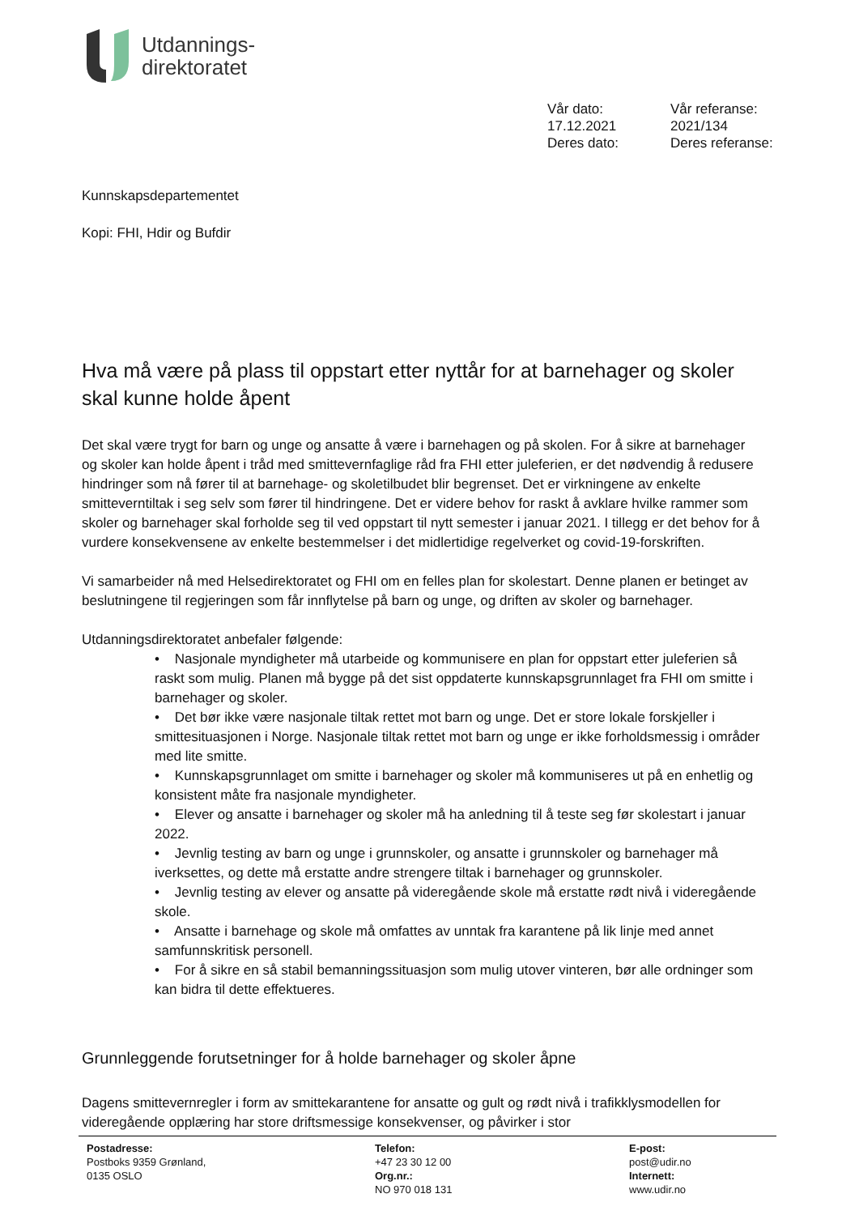Utdannings-
direktoratet
Vår dato:
Vår referanse:
17.12.2021
2021/134
Deres dato:
Deres referanse:
Kunnskapsdepartementet
Kopi: FHI, Hdir og Bufdir
Hva må være på plass til oppstart etter nyttår for at barnehager og skoler skal kunne holde åpent
Det skal være trygt for barn og unge og ansatte å være i barnehagen og på skolen. For å sikre at barnehager og skoler kan holde åpent i tråd med smittevernfaglige råd fra FHI etter juleferien, er det nødvendig å redusere hindringer som nå fører til at barnehage- og skoletilbudet blir begrenset. Det er virkningene av enkelte smitteverntiltak i seg selv som fører til hindringene. Det er videre behov for raskt å avklare hvilke rammer som skoler og barnehager skal forholde seg til ved oppstart til nytt semester i januar 2021. I tillegg er det behov for å vurdere konsekvensene av enkelte bestemmelser i det midlertidige regelverket og covid-19-forskriften.
Vi samarbeider nå med Helsedirektoratet og FHI om en felles plan for skolestart. Denne planen er betinget av beslutningene til regjeringen som får innflytelse på barn og unge, og driften av skoler og barnehager.
Utdanningsdirektoratet anbefaler følgende:
• Nasjonale myndigheter må utarbeide og kommunisere en plan for oppstart etter juleferien så raskt som mulig. Planen må bygge på det sist oppdaterte kunnskapsgrunnlaget fra FHI om smitte i barnehager og skoler.
• Det bør ikke være nasjonale tiltak rettet mot barn og unge. Det er store lokale forskjeller i smittesituasjonen i Norge. Nasjonale tiltak rettet mot barn og unge er ikke forholdsmessig i områder med lite smitte.
• Kunnskapsgrunnlaget om smitte i barnehager og skoler må kommuniseres ut på en enhetlig og konsistent måte fra nasjonale myndigheter.
• Elever og ansatte i barnehager og skoler må ha anledning til å teste seg før skolestart i januar 2022.
• Jevnlig testing av barn og unge i grunnskoler, og ansatte i grunnskoler og barnehager må iverksettes, og dette må erstatte andre strengere tiltak i barnehager og grunnskoler.
• Jevnlig testing av elever og ansatte på videregående skole må erstatte rødt nivå i videregående skole.
• Ansatte i barnehage og skole må omfattes av unntak fra karantene på lik linje med annet samfunnskritisk personell.
• For å sikre en så stabil bemanningssituasjon som mulig utover vinteren, bør alle ordninger som kan bidra til dette effektueres.
Grunnleggende forutsetninger for å holde barnehager og skoler åpne
Dagens smittevernregler i form av smittekarantene for ansatte og gult og rødt nivå i trafikklysmodellen for videregående opplæring har store driftsmessige konsekvenser, og påvirker i stor
Postadresse:
Postboks 9359 Grønland,
0135 OSLO
Telefon:
+47 23 30 12 00
Org.nr.:
NO 970 018 131
E-post:
post@udir.no
Internett:
www.udir.no